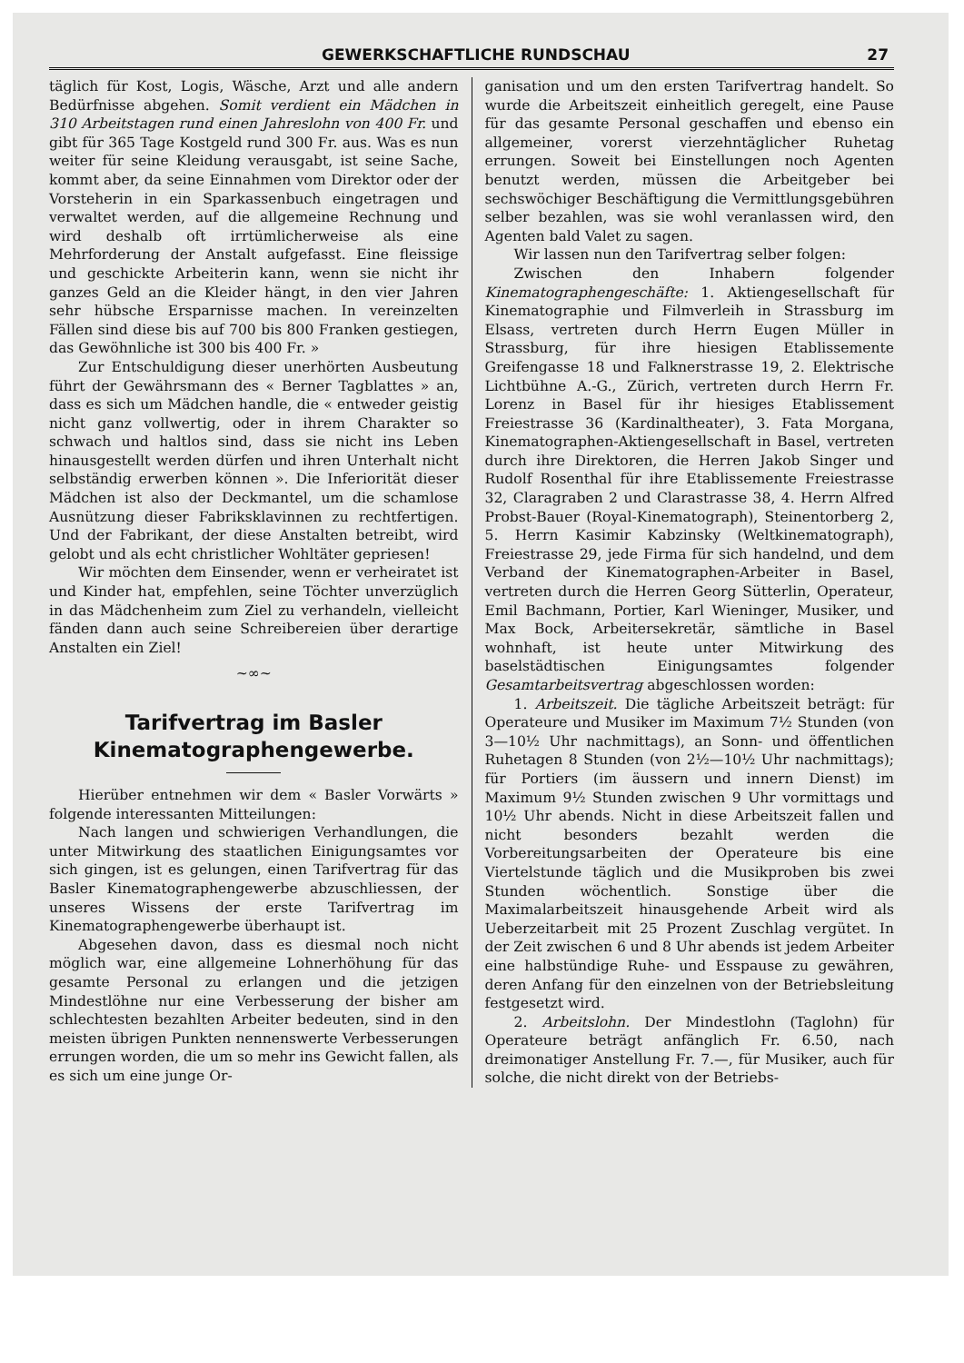GEWERKSCHAFTLICHE RUNDSCHAU 27
täglich für Kost, Logis, Wäsche, Arzt und alle andern Bedürfnisse abgehen. Somit verdient ein Mädchen in 310 Arbeitstagen rund einen Jahreslohn von 400 Fr. und gibt für 365 Tage Kostgeld rund 300 Fr. aus. Was es nun weiter für seine Kleidung verausgabt, ist seine Sache, kommt aber, da seine Einnahmen vom Direktor oder der Vorsteherin in ein Sparkassenbuch eingetragen und verwaltet werden, auf die allgemeine Rechnung und wird deshalb oft irrtümlicherweise als eine Mehrforderung der Anstalt aufgefasst. Eine fleissige und geschickte Arbeiterin kann, wenn sie nicht ihr ganzes Geld an die Kleider hängt, in den vier Jahren sehr hübsche Ersparnisse machen. In vereinzelten Fällen sind diese bis auf 700 bis 800 Franken gestiegen, das Gewöhnliche ist 300 bis 400 Fr. »
Zur Entschuldigung dieser unerhörten Ausbeutung führt der Gewährsmann des « Berner Tagblattes » an, dass es sich um Mädchen handle, die « entweder geistig nicht ganz vollwertig, oder in ihrem Charakter so schwach und haltlos sind, dass sie nicht ins Leben hinausgestellt werden dürfen und ihren Unterhalt nicht selbständig erwerben können ». Die Inferiorität dieser Mädchen ist also der Deckmantel, um die schamlose Ausnützung dieser Fabriksklavinnen zu rechtfertigen. Und der Fabrikant, der diese Anstalten betreibt, wird gelobt und als echt christlicher Wohltäter gepriesen!
Wir möchten dem Einsender, wenn er verheiratet ist und Kinder hat, empfehlen, seine Töchter unverzüglich in das Mädchenheim zum Ziel zu verhandeln, vielleicht fänden dann auch seine Schreibereien über derartige Anstalten ein Ziel!
~∞~
Tarifvertrag im Basler Kinematographengewerbe.
Hierüber entnehmen wir dem « Basler Vorwärts » folgende interessanten Mitteilungen:
Nach langen und schwierigen Verhandlungen, die unter Mitwirkung des staatlichen Einigungsamtes vor sich gingen, ist es gelungen, einen Tarifvertrag für das Basler Kinematographengewerbe abzuschliessen, der unseres Wissens der erste Tarifvertrag im Kinematographengewerbe überhaupt ist.
Abgesehen davon, dass es diesmal noch nicht möglich war, eine allgemeine Lohnerhöhung für das gesamte Personal zu erlangen und die jetzigen Mindestlöhne nur eine Verbesserung der bisher am schlechtesten bezahlten Arbeiter bedeuten, sind in den meisten übrigen Punkten nennenswerte Verbesserungen errungen worden, die um so mehr ins Gewicht fallen, als es sich um eine junge Or-
ganisation und um den ersten Tarifvertrag handelt. So wurde die Arbeitszeit einheitlich geregelt, eine Pause für das gesamte Personal geschaffen und ebenso ein allgemeiner, vorerst vierzehntäglicher Ruhetag errungen. Soweit bei Einstellungen noch Agenten benutzt werden, müssen die Arbeitgeber bei sechswöchiger Beschäftigung die Vermittlungsgebühren selber bezahlen, was sie wohl veranlassen wird, den Agenten bald Valet zu sagen.
Wir lassen nun den Tarifvertrag selber folgen:
Zwischen den Inhabern folgender Kinematographengeschäfte: 1. Aktiengesellschaft für Kinematographie und Filmverleih in Strassburg im Elsass, vertreten durch Herrn Eugen Müller in Strassburg, für ihre hiesigen Etablissemente Greifengasse 18 und Falknerstrasse 19, 2. Elektrische Lichtbühne A.-G., Zürich, vertreten durch Herrn Fr. Lorenz in Basel für ihr hiesiges Etablissement Freiestrasse 36 (Kardinaltheater), 3. Fata Morgana, Kinematographen-Aktiengesellschaft in Basel, vertreten durch ihre Direktoren, die Herren Jakob Singer und Rudolf Rosenthal für ihre Etablissemente Freiestrasse 32, Claragraben 2 und Clarastrasse 38, 4. Herrn Alfred Probst-Bauer (Royal-Kinematograph), Steinentorberg 2, 5. Herrn Kasimir Kabzinsky (Weltkinematograph), Freiestrasse 29, jede Firma für sich handelnd, und dem Verband der Kinematographen-Arbeiter in Basel, vertreten durch die Herren Georg Sütterlin, Operateur, Emil Bachmann, Portier, Karl Wieninger, Musiker, und Max Bock, Arbeitersekretär, sämtliche in Basel wohnhaft, ist heute unter Mitwirkung des baselstädtischen Einigungsamtes folgender Gesamtarbeitsvertrag abgeschlossen worden:
1. Arbeitszeit. Die tägliche Arbeitszeit beträgt: für Operateure und Musiker im Maximum 7½ Stunden (von 3—10½ Uhr nachmittags), an Sonn- und öffentlichen Ruhetagen 8 Stunden (von 2½—10½ Uhr nachmittags); für Portiers (im äussern und innern Dienst) im Maximum 9½ Stunden zwischen 9 Uhr vormittags und 10½ Uhr abends. Nicht in diese Arbeitszeit fallen und nicht besonders bezahlt werden die Vorbereitungsarbeiten der Operateure bis eine Viertelstunde täglich und die Musikproben bis zwei Stunden wöchentlich. Sonstige über die Maximalarbeitszeit hinausgehende Arbeit wird als Ueberzeitarbeit mit 25 Prozent Zuschlag vergütet. In der Zeit zwischen 6 und 8 Uhr abends ist jedem Arbeiter eine halbstündige Ruhe- und Esspause zu gewähren, deren Anfang für den einzelnen von der Betriebsleitung festgesetzt wird.
2. Arbeitslohn. Der Mindestlohn (Taglohn) für Operateure beträgt anfänglich Fr. 6.50, nach dreimonatiger Anstellung Fr. 7.—, für Musiker, auch für solche, die nicht direkt von der Betriebs-